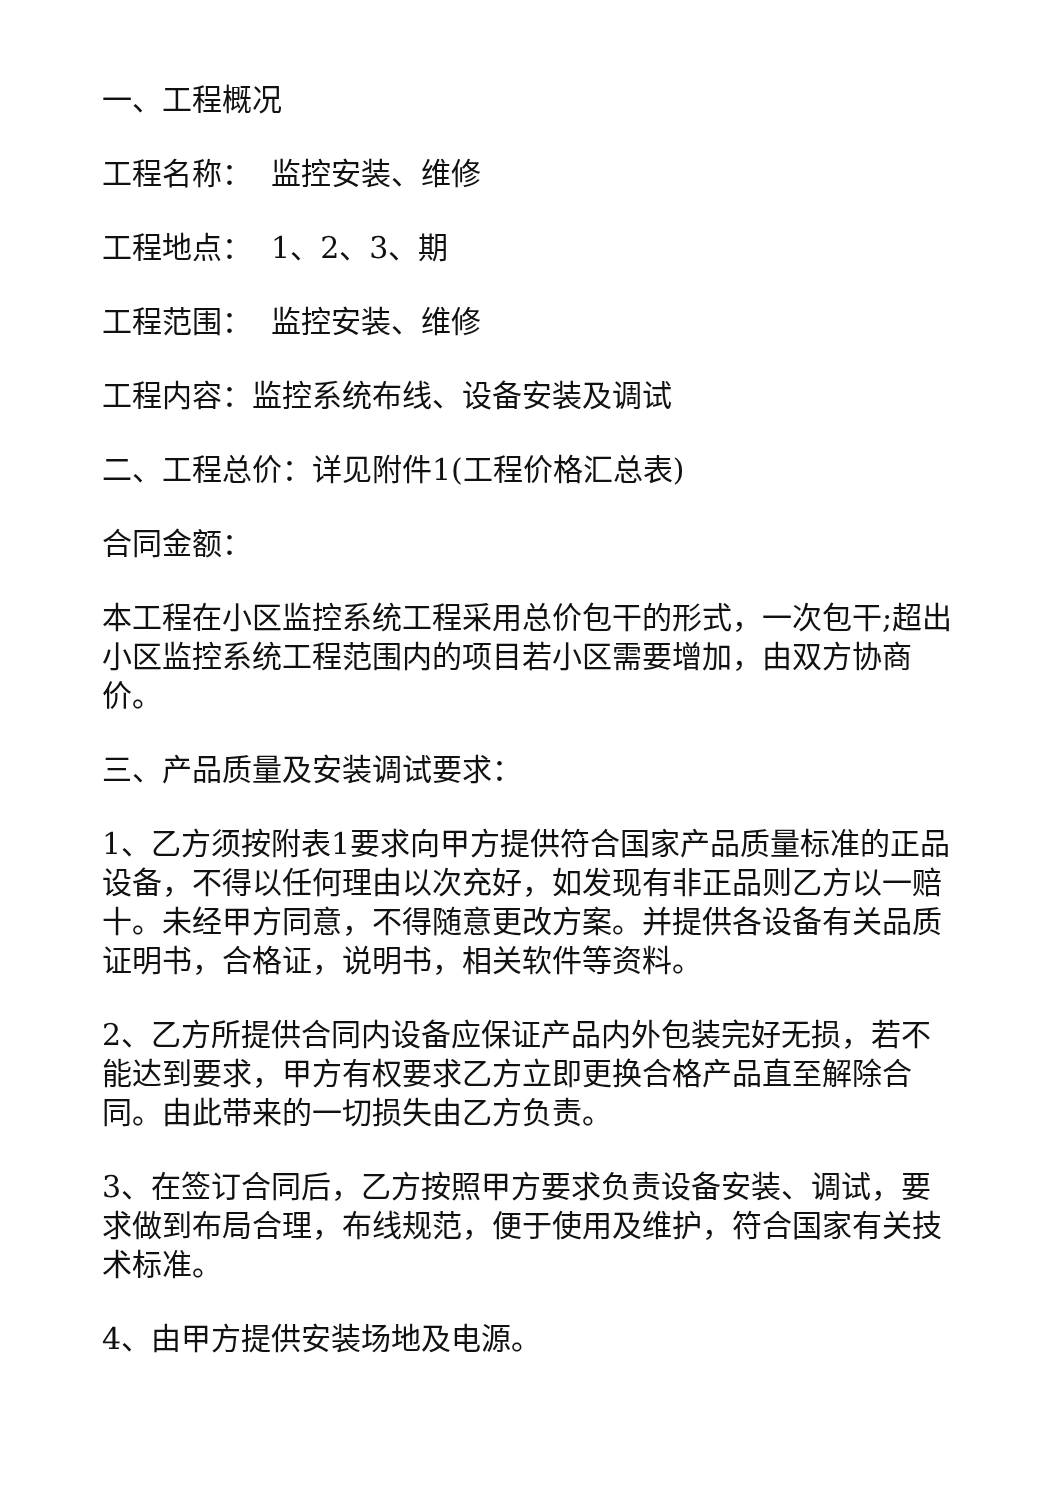一、工程概况
工程名称： 监控安装、维修
工程地点： 1、2、3、期
工程范围： 监控安装、维修
工程内容：监控系统布线、设备安装及调试
二、工程总价：详见附件1(工程价格汇总表)
合同金额：
本工程在小区监控系统工程采用总价包干的形式，一次包干;超出小区监控系统工程范围内的项目若小区需要增加，由双方协商价。
三、产品质量及安装调试要求：
1、乙方须按附表1要求向甲方提供符合国家产品质量标准的正品设备，不得以任何理由以次充好，如发现有非正品则乙方以一赔十。未经甲方同意，不得随意更改方案。并提供各设备有关品质证明书，合格证，说明书，相关软件等资料。
2、乙方所提供合同内设备应保证产品内外包装完好无损，若不能达到要求，甲方有权要求乙方立即更换合格产品直至解除合同。由此带来的一切损失由乙方负责。
3、在签订合同后，乙方按照甲方要求负责设备安装、调试，要求做到布局合理，布线规范，便于使用及维护，符合国家有关技术标准。
4、由甲方提供安装场地及电源。